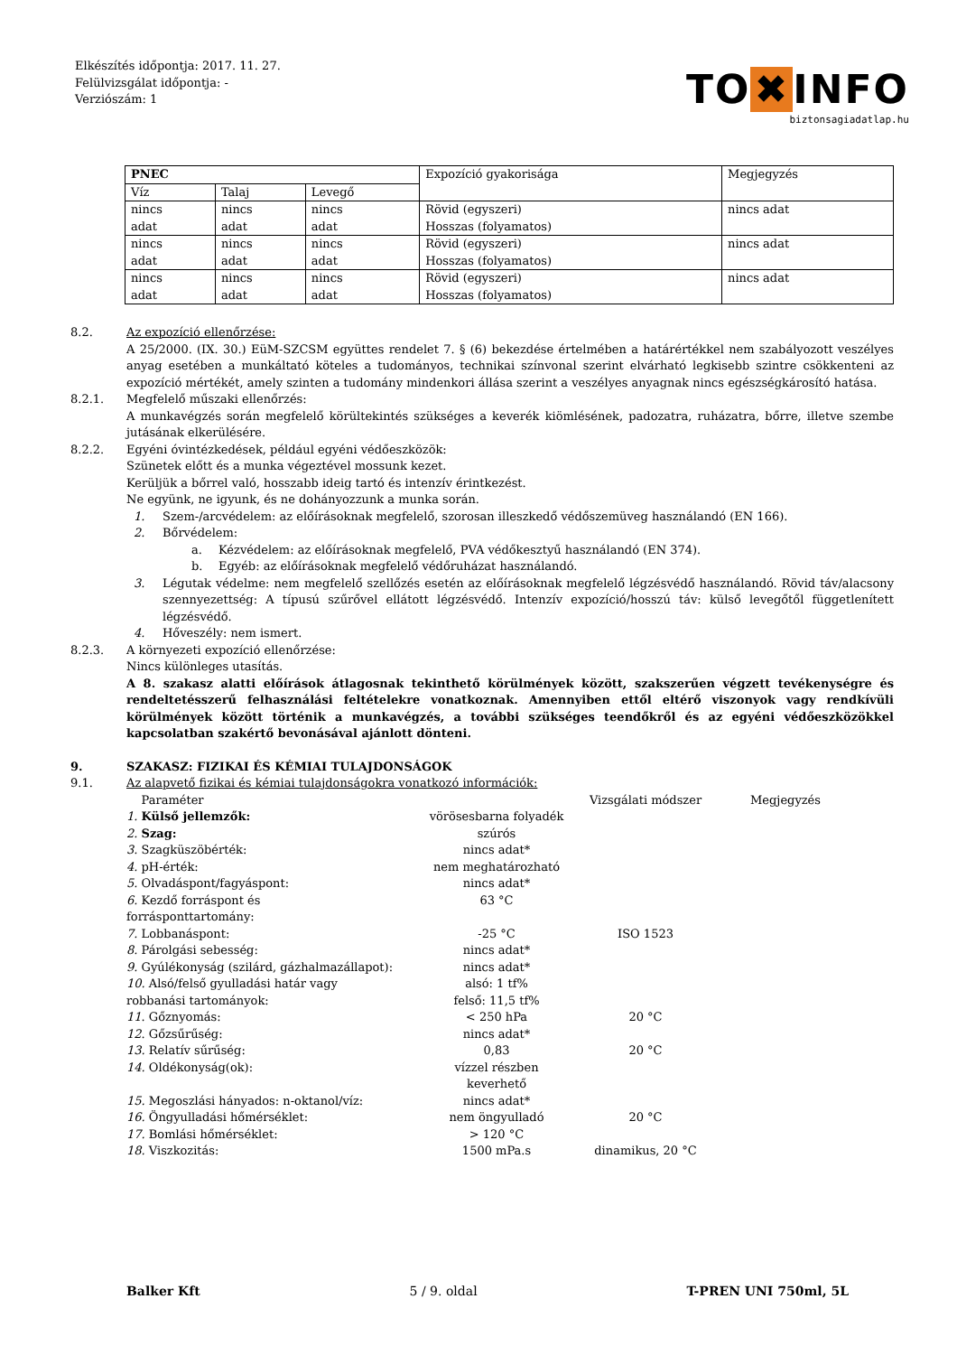Elkészítés időpontja: 2017. 11. 27.
Felülvizsgálat időpontja: -
Verziószám: 1
TO ✖ INFO
biztonsagiadatlap.hu
| PNEC | | | Expozíció gyakorisága | Megjegyzés |
| --- | --- | --- | --- | --- |
| Víz | Talaj | Levegő | | |
| nincs adat | nincs adat | nincs adat | Rövid (egyszeri) Hosszas (folyamatos) | nincs adat |
| nincs adat | nincs adat | nincs adat | Rövid (egyszeri) Hosszas (folyamatos) | nincs adat |
| nincs adat | nincs adat | nincs adat | Rövid (egyszeri) Hosszas (folyamatos) | nincs adat |
8.2. Az expozíció ellenőrzése:
A 25/2000. (IX. 30.) EüM-SZCSM együttes rendelet 7. § (6) bekezdése értelmében a határértékkel nem szabályozott veszélyes anyag esetében a munkáltató köteles a tudományos, technikai színvonal szerint elvárható legkisebb szintre csökkenteni az expozíció mértékét, amely szinten a tudomány mindenkori állása szerint a veszélyes anyagnak nincs egészségkárosító hatása.
8.2.1. Megfelelő műszaki ellenőrzés:
A munkavégzés során megfelelő körültekintés szükséges a keverék kiömlésének, padozatra, ruházatra, bőrre, illetve szembe jutásának elkerülésére.
8.2.2. Egyéni óvintézkedések, például egyéni védőeszközök:
Szünetek előtt és a munka végeztével mossunk kezet.
Kerüljük a bőrrel való, hosszabb ideig tartó és intenzív érintkezést.
Ne együnk, ne igyunk, és ne dohányozzunk a munka során.
1. Szem-/arcvédelem: az előírásoknak megfelelő, szorosan illeszkedő védőszemüveg használandó (EN 166).
2. Bőrvédelem:
a. Kézvédelem: az előírásoknak megfelelő, PVA védőkesztyű használandó (EN 374).
b. Egyéb: az előírásoknak megfelelő védőruházat használandó.
3. Légutak védelme: nem megfelelő szellőzés esetén az előírásoknak megfelelő légzésvédő használandó. Rövid táv/alacsony szennyezettség: A típusú szűrővel ellátott légzésvédő. Intenzív expozíció/hosszú táv: külső levegőtől függetlenített légzésvédő.
4. Hőveszély: nem ismert.
8.2.3. A környezeti expozíció ellenőrzése:
Nincs különleges utasítás.
A 8. szakasz alatti előírások átlagosnak tekinthető körülmények között, szakszerűen végzett tevékenységre és rendeltetésszerű felhasználási feltételekre vonatkoznak. Amennyiben ettől eltérő viszonyok vagy rendkívüli körülmények között történik a munkavégzés, a további szükséges teendőkről és az egyéni védőeszközökkel kapcsolatban szakértő bevonásával ajánlott dönteni.
9. SZAKASZ: FIZIKAI ÉS KÉMIAI TULAJDONSÁGOK
9.1. Az alapvető fizikai és kémiai tulajdonságokra vonatkozó információk:
| Paraméter | | Vizsgálati módszer | Megjegyzés |
| 1. Külső jellemzők: | vörösesbarna folyadék | | |
| 2. Szag: | szúrós | | |
| 3. Szagküszöbérték: | nincs adat* | | |
| 4. pH-érték: | nem meghatározható | | |
| 5. Olvadáspont/fagyáspont: | nincs adat* | | |
| 6. Kezdő forráspont és forrásponttartomány: | 63 °C | | |
| 7. Lobbanáspont: | -25 °C | ISO 1523 | |
| 8. Párolgási sebesség: | nincs adat* | | |
| 9. Gyúlékonyság (szilárd, gázhalmazállapot): | nincs adat* | | |
| 10. Alsó/felső gyulladási határ vagy robbanási tartományok: | alsó: 1 tf% felső: 11,5 tf% | | |
| 11 . Gőznyomás: | < 250 hPa | 20 °C | |
| 12 . Gőzsűrűség: | nincs adat* | | |
| 13. Relatív sűrűség: | 0,83 | 20 °C | |
| 14. Oldékonyság(ok): | vízzel részben keverhető | | |
| 15. Megoszlási hányados: n-oktanol/víz: | nincs adat* | | |
| 16. Öngyulladási hőmérséklet: | nem öngyulladó | 20 °C | |
| 17. Bomlási hőmérséklet: | > 120 °C | | |
| 18. Viszkozitás: | 1500 mPa.s | dinamikus, 20 °C | |
Balker Kft 5 / 9. oldal T-PREN UNI 750ml, 5L